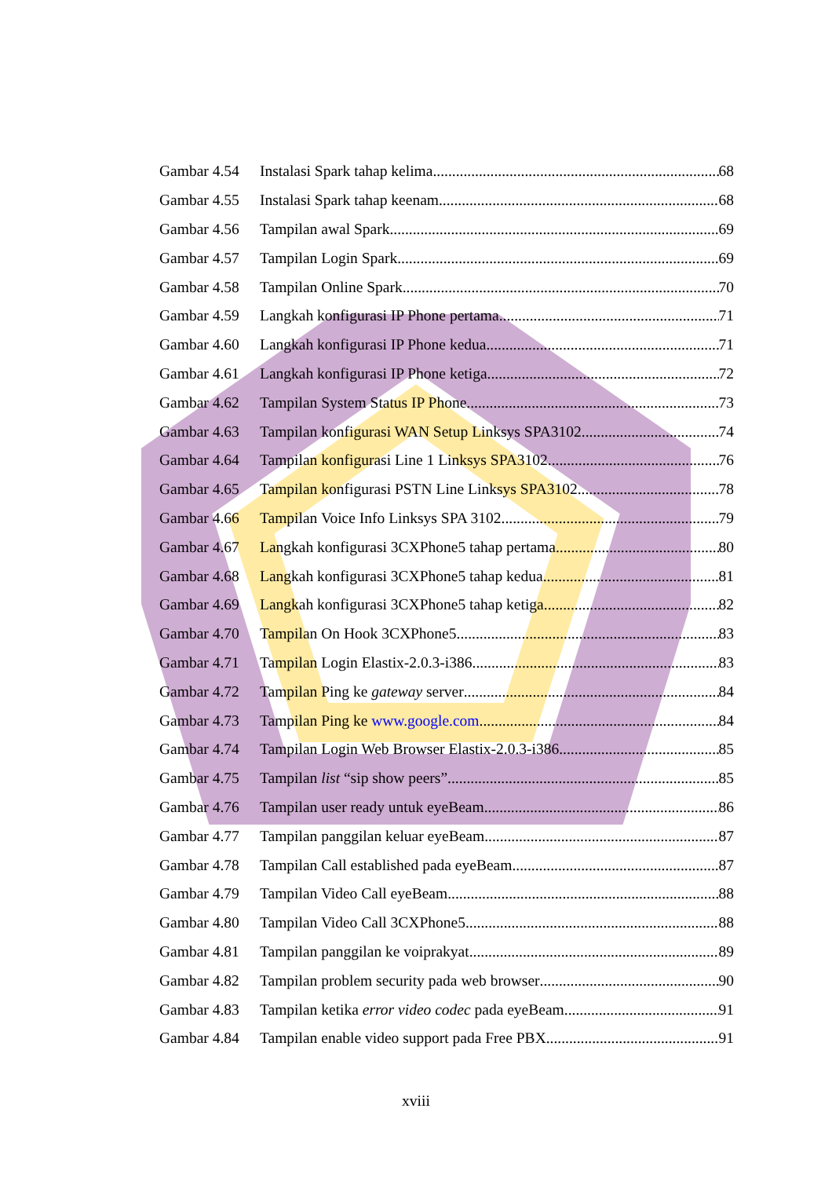Gambar 4.54 Instalasi Spark tahap kelima 68
Gambar 4.55 Instalasi Spark tahap keenam 68
Gambar 4.56 Tampilan awal Spark 69
Gambar 4.57 Tampilan Login Spark 69
Gambar 4.58 Tampilan Online Spark 70
Gambar 4.59 Langkah konfigurasi IP Phone pertama 71
Gambar 4.60 Langkah konfigurasi IP Phone kedua 71
Gambar 4.61 Langkah konfigurasi IP Phone ketiga 72
Gambar 4.62 Tampilan System Status IP Phone 73
Gambar 4.63 Tampilan konfigurasi WAN Setup Linksys SPA3102 74
Gambar 4.64 Tampilan konfigurasi Line 1 Linksys SPA3102 76
Gambar 4.65 Tampilan konfigurasi PSTN Line Linksys SPA3102 78
Gambar 4.66 Tampilan Voice Info Linksys SPA 3102 79
Gambar 4.67 Langkah konfigurasi 3CXPhone5 tahap pertama 80
Gambar 4.68 Langkah konfigurasi 3CXPhone5 tahap kedua 81
Gambar 4.69 Langkah konfigurasi 3CXPhone5 tahap ketiga 82
Gambar 4.70 Tampilan On Hook 3CXPhone5 83
Gambar 4.71 Tampilan Login Elastix-2.0.3-i386 83
Gambar 4.72 Tampilan Ping ke gateway server 84
Gambar 4.73 Tampilan Ping ke www.google.com 84
Gambar 4.74 Tampilan Login Web Browser Elastix-2.0.3-i386 85
Gambar 4.75 Tampilan list “sip show peers” 85
Gambar 4.76 Tampilan user ready untuk eyeBeam 86
Gambar 4.77 Tampilan panggilan keluar eyeBeam 87
Gambar 4.78 Tampilan Call established pada eyeBeam 87
Gambar 4.79 Tampilan Video Call eyeBeam 88
Gambar 4.80 Tampilan Video Call 3CXPhone5 88
Gambar 4.81 Tampilan panggilan ke voiprakyat 89
Gambar 4.82 Tampilan problem security pada web browser 90
Gambar 4.83 Tampilan ketika error video codec pada eyeBeam 91
Gambar 4.84 Tampilan enable video support pada Free PBX 91
xviii